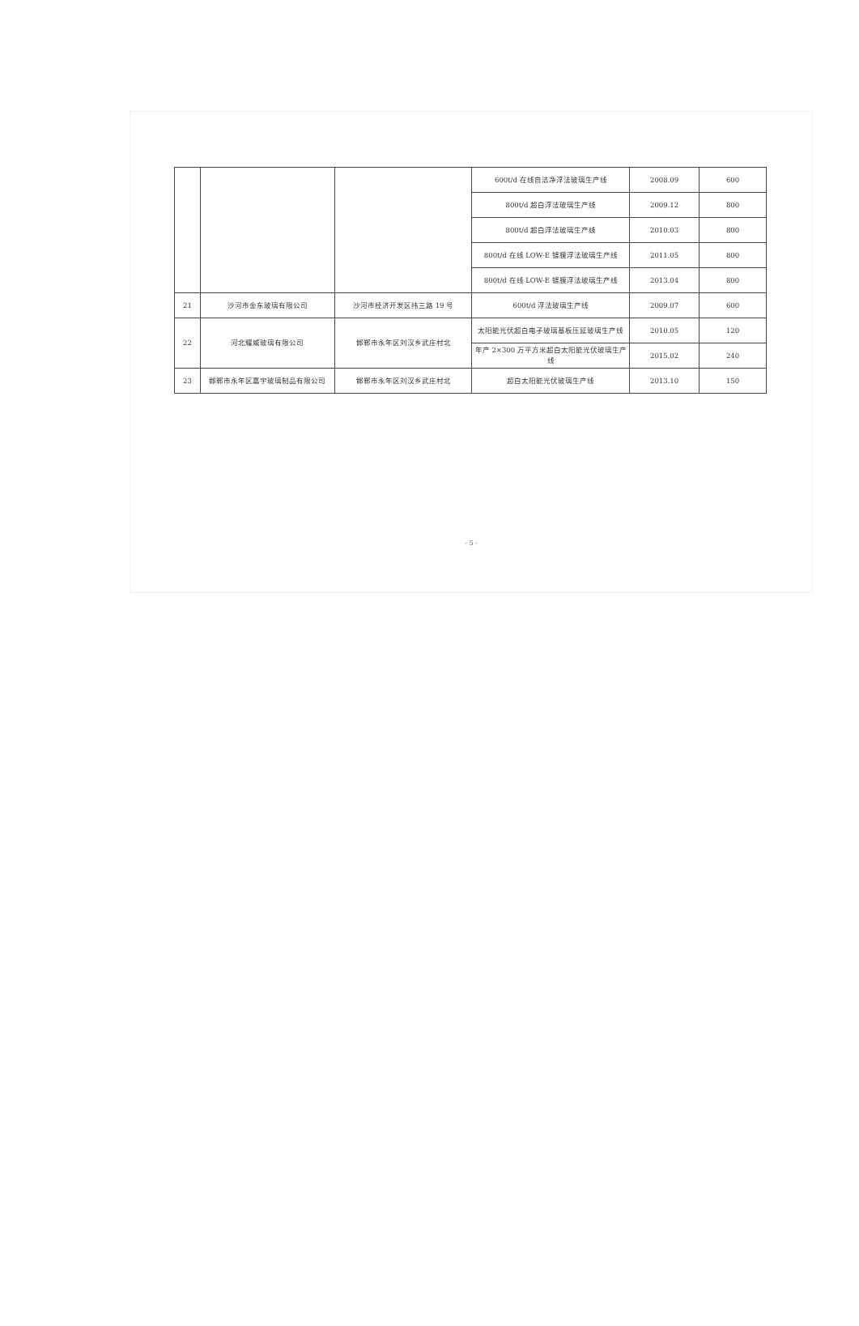| | | | 600t/d 在线自洁净浮法玻璃生产线 | 2008.09 | 600 |
| | | | 800t/d 超白浮法玻璃生产线 | 2009.12 | 800 |
| | | | 800t/d 超白浮法玻璃生产线 | 2010.03 | 800 |
| | | | 800t/d 在线 LOW-E 镀膜浮法玻璃生产线 | 2011.05 | 800 |
| | | | 800t/d 在线 LOW-E 镀膜浮法玻璃生产线 | 2013.04 | 800 |
| 21 | 沙河市金东玻璃有限公司 | 沙河市经济开发区纬三路 19 号 | 600t/d 浮法玻璃生产线 | 2009.07 | 600 |
| 22 | 河北耀威玻璃有限公司 | 邯郸市永年区刘汉乡武庄村北 | 太阳能光伏超白电子玻璃基板压延玻璃生产线 | 2010.05 | 120 |
| | | | 年产 2×300 万平方米超白太阳能光伏玻璃生产线 | 2015.02 | 240 |
| 23 | 邯郸市永年区嘉宇玻璃制品有限公司 | 邯郸市永年区刘汉乡武庄村北 | 超白太阳能光伏玻璃生产线 | 2013.10 | 150 |
- 5 -